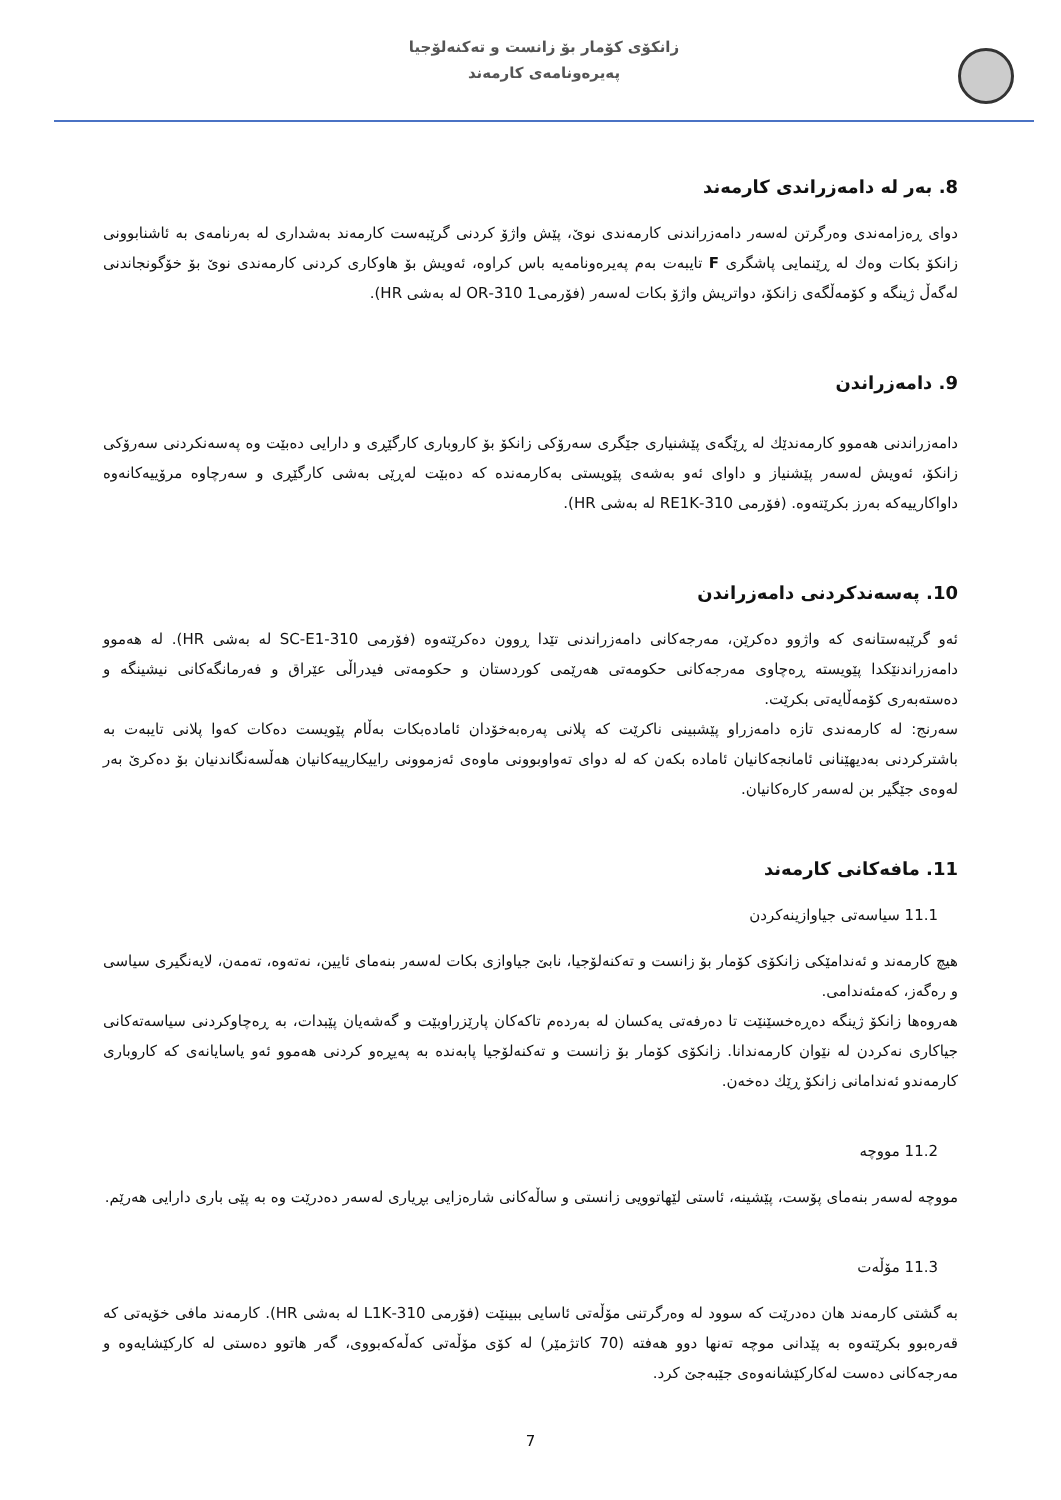زانکۆی کۆمار بۆ زانست و تەکنەلۆجیا
پەیرەونامەی کارمەند
8. بەر لە دامەزراندی کارمەند
دوای ڕەزامەندی وەرگرتن لەسەر دامەزراندنی کارمەندی نوێ، پێش واژۆ کردنی گرێبەست کارمەند بەشداری لە بەرنامەی بە ئاشنابوونی زانکۆ بکات وەك لە ڕێنمایی پاشگری F تایبەت بەم پەیرەونامەیە باس کراوە، ئەویش بۆ هاوکاری کردنی کارمەندی نوێ بۆ خۆگونجاندنی لەگەڵ ژینگە و کۆمەڵگەی زانکۆ، دواتریش واژۆ بکات لەسەر (فۆرمی1 310-OR لە بەشی HR).
9. دامەزراندن
دامەزراندنی هەموو کارمەندێك لە ڕێگەی پێشنیاری جێگری سەرۆکی زانکۆ بۆ کاروباری کارگێڕی و دارایی دەبێت وە پەسەنکردنی سەرۆکی زانکۆ، ئەویش لەسەر پێشنیاز و داوای ئەو بەشەی پێویستی بەکارمەندە کە دەبێت لەڕێی بەشی کارگێڕی و سەرچاوە مرۆییەکانەوە داواکارییەکە بەرز بکرێتەوە. (فۆرمی 310-RE1K لە بەشی HR).
10. پەسەندکردنی دامەزراندن
ئەو گرێبەستانەی کە واژوو دەکرێن، مەرجەکانی دامەزراندنی تێدا ڕوون دەکرێتەوە (فۆرمی 310-SC-E1 لە بەشی HR). لە هەموو دامەزراندنێکدا پێویستە ڕەچاوی مەرجەکانی حکومەتی هەرێمی کوردستان و حکومەتی فیدراڵی عێراق و فەرمانگەکانی نیشینگە و دەستەبەری کۆمەڵایەتی بکرێت.
سەرنج: لە کارمەندی تازە دامەزراو پێشبینی ناکرێت کە پلانی پەرەبەخۆدان ئامادەبکات بەڵام پێویست دەکات کەوا پلانی تایبەت بە باشترکردنی بەدیهێنانی ئامانجەکانیان ئامادە بکەن کە لە دوای تەواوبوونی ماوەی ئەزموونی راییکارییەکانیان هەڵسەنگاندنیان بۆ دەکرێ بەر لەوەی جێگیر بن لەسەر کارەکانیان.
11. مافەکانی کارمەند
11.1 سیاسەتی جیاوازینەکردن
هیچ کارمەند و ئەندامێکی زانکۆی کۆمار بۆ زانست و تەکنەلۆجیا، نابێ جیاوازی بکات لەسەر بنەمای ئایین، نەتەوە، تەمەن، لایەنگیری سیاسی و رەگەز، کەمئەندامی.
هەروەها زانکۆ ژینگە دەڕەخسێنێت تا دەرفەتی یەکسان لە بەردەم تاکەکان پارێزراوبێت و گەشەیان پێبدات، بە ڕەچاوکردنی سیاسەتەکانی جیاکاری نەکردن لە نێوان کارمەندانا. زانکۆی کۆمار بۆ زانست و تەکنەلۆجیا پابەندە بە پەیڕەو کردنی هەموو ئەو یاسایانەی کە کاروباری کارمەندو ئەندامانی زانکۆ ڕێك دەخەن.
11.2 مووچە
مووچە لەسەر بنەمای پۆست، پێشینە، ئاستی لێهاتوویی زانستی و ساڵەکانی شارەزایی بڕیاری لەسەر دەدرێت وە بە پێی باری دارایی هەرێم.
11.3 مۆڵەت
بە گشتی کارمەند هان دەدرێت کە سوود لە وەرگرتنی مۆڵەتی ئاسایی ببینێت (فۆرمی 310-L1K لە بەشی HR). کارمەند مافی خۆیەتی کە قەرەبوو بکرێتەوە بە پێدانی موچە تەنها دوو هەفتە (70 کاتژمێر) لە کۆی مۆڵەتی کەڵەکەبووی، گەر هاتوو دەستی لە کارکێشایەوە و مەرجەکانی دەست لەکارکێشانەوەی جێبەجێ کرد.
7